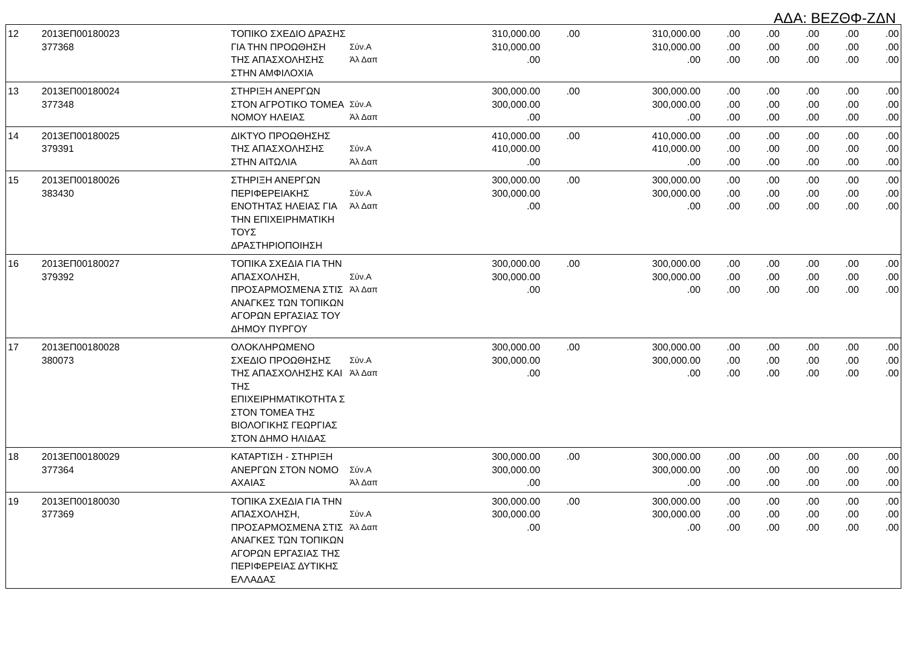ΑΔΑ: ΒΕΖΘΦ-ΖΔΝ
| 12 | 2013ΕΠ00180023 377368 | ΤΟΠΙΚΟ ΣΧΕΔΙΟ ΔΡΑΣΗΣ ΓΙΑ ΤΗΝ ΠΡΟΩΘΗΣΗ ΤΗΣ ΑΠΑΣΧΟΛΗΣΗΣ ΣΤΗΝ ΑΜΦΙΛΟΧΙΑ | Σύν.Α Άλ Δαπ | 310,000.00 310,000.00 .00 | .00 | 310,000.00 310,000.00 .00 | .00 .00 .00 | .00 .00 .00 | .00 .00 .00 | .00 .00 .00 | .00 .00 .00 |
| 13 | 2013ΕΠ00180024 377348 | ΣΤΗΡΙΞΗ ΑΝΕΡΓΩΝ ΣΤΟΝ ΑΓΡΟΤΙΚΟ ΤΟΜΕΑ ΝΟΜΟΥ ΗΛΕΙΑΣ | Σύν.Α Άλ Δαπ | 300,000.00 300,000.00 .00 | .00 | 300,000.00 300,000.00 .00 | .00 .00 .00 | .00 .00 .00 | .00 .00 .00 | .00 .00 .00 | .00 .00 .00 |
| 14 | 2013ΕΠ00180025 379391 | ΔΙΚΤΥΟ ΠΡΟΩΘΗΣΗΣ ΤΗΣ ΑΠΑΣΧΟΛΗΣΗΣ ΣΤΗΝ ΑΙΤΩΛΙΑ | Σύν.Α Άλ Δαπ | 410,000.00 410,000.00 .00 | .00 | 410,000.00 410,000.00 .00 | .00 .00 .00 | .00 .00 .00 | .00 .00 .00 | .00 .00 .00 | .00 .00 .00 |
| 15 | 2013ΕΠ00180026 383430 | ΣΤΗΡΙΞΗ ΑΝΕΡΓΩΝ ΠΕΡΙΦΕΡΕΙΑΚΗΣ ΕΝΟΤΗΤΑΣ ΗΛΕΙΑΣ ΓΙΑ ΤΗΝ ΕΠΙΧΕΙΡΗΜΑΤΙΚΗ ΤΟΥΣ ΔΡΑΣΤΗΡΙΟΠΟΙΗΣΗ | Σύν.Α Άλ Δαπ | 300,000.00 300,000.00 .00 | .00 | 300,000.00 300,000.00 .00 | .00 .00 .00 | .00 .00 .00 | .00 .00 .00 | .00 .00 .00 | .00 .00 .00 |
| 16 | 2013ΕΠ00180027 379392 | ΤΟΠΙΚΑ ΣΧΕΔΙΑ ΓΙΑ ΤΗΝ ΑΠΑΣΧΟΛΗΣΗ, ΠΡΟΣΑΡΜΟΣΜΕΝΑ ΣΤΙΣ ΑΝΑΓΚΕΣ ΤΩΝ ΤΟΠΙΚΩΝ ΑΓΟΡΩΝ ΕΡΓΑΣΙΑΣ ΤΟΥ ΔΗΜΟΥ ΠΥΡΓΟΥ | Σύν.Α Άλ Δαπ | 300,000.00 300,000.00 .00 | .00 | 300,000.00 300,000.00 .00 | .00 .00 .00 | .00 .00 .00 | .00 .00 .00 | .00 .00 .00 | .00 .00 .00 |
| 17 | 2013ΕΠ00180028 380073 | ΟΛΟΚΛΗΡΩΜΕΝΟ ΣΧΕΔΙΟ ΠΡΟΩΘΗΣΗΣ ΤΗΣ ΑΠΑΣΧΟΛΗΣΗΣ ΚΑΙ ΤΗΣ ΕΠΙΧΕΙΡΗΜΑΤΙΚΟΤΗΤΑ Σ ΣΤΟΝ ΤΟΜΕΑ ΤΗΣ ΒΙΟΛΟΓΙΚΗΣ ΓΕΩΡΓΙΑΣ ΣΤΟΝ ΔΗΜΟ ΗΛΙΔΑΣ | Σύν.Α Άλ Δαπ | 300,000.00 300,000.00 .00 | .00 | 300,000.00 300,000.00 .00 | .00 .00 .00 | .00 .00 .00 | .00 .00 .00 | .00 .00 .00 | .00 .00 .00 |
| 18 | 2013ΕΠ00180029 377364 | ΚΑΤΑΡΤΙΣΗ - ΣΤΗΡΙΞΗ ΑΝΕΡΓΩΝ ΣΤΟΝ ΝΟΜΟ ΑΧΑΙΑΣ | Σύν.Α Άλ Δαπ | 300,000.00 300,000.00 .00 | .00 | 300,000.00 300,000.00 .00 | .00 .00 .00 | .00 .00 .00 | .00 .00 .00 | .00 .00 .00 | .00 .00 .00 |
| 19 | 2013ΕΠ00180030 377369 | ΤΟΠΙΚΑ ΣΧΕΔΙΑ ΓΙΑ ΤΗΝ ΑΠΑΣΧΟΛΗΣΗ, ΠΡΟΣΑΡΜΟΣΜΕΝΑ ΣΤΙΣ ΑΝΑΓΚΕΣ ΤΩΝ ΤΟΠΙΚΩΝ ΑΓΟΡΩΝ ΕΡΓΑΣΙΑΣ ΤΗΣ ΠΕΡΙΦΕΡΕΙΑΣ ΔΥΤΙΚΗΣ ΕΛΛΑΔΑΣ | Σύν.Α Άλ Δαπ | 300,000.00 300,000.00 .00 | .00 | 300,000.00 300,000.00 .00 | .00 .00 .00 | .00 .00 .00 | .00 .00 .00 | .00 .00 .00 | .00 .00 .00 |